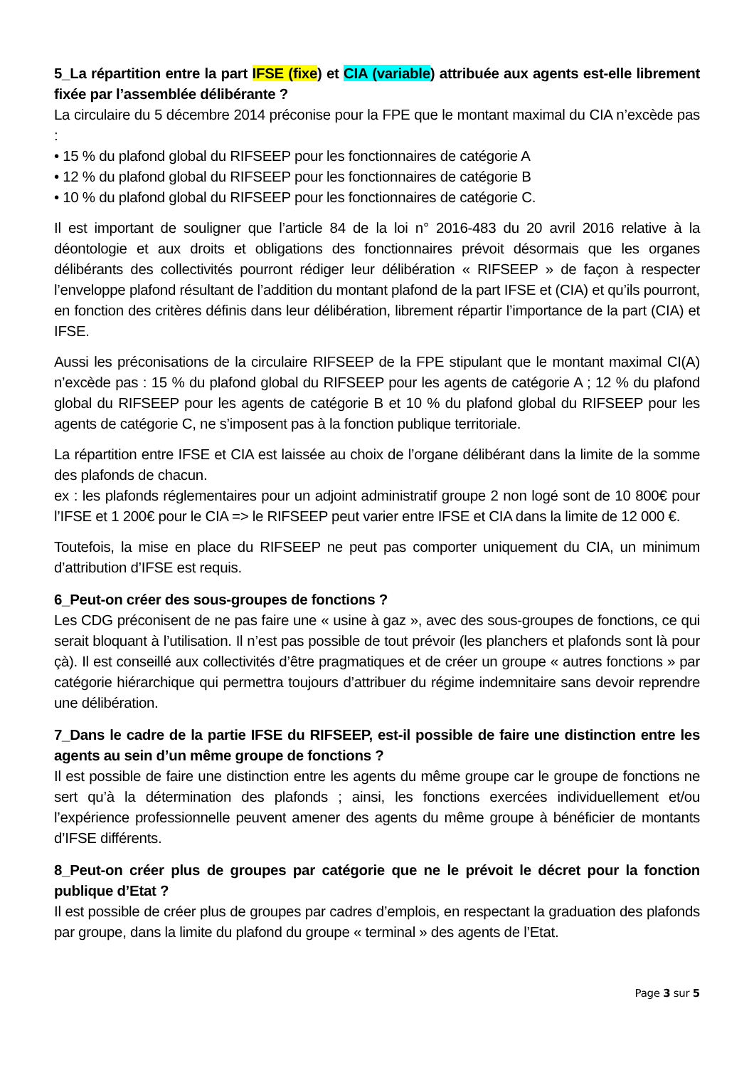5_La répartition entre la part IFSE (fixe) et CIA (variable) attribuée aux agents est-elle librement fixée par l’assemblée délibérante ?
La circulaire du 5 décembre 2014 préconise pour la FPE que le montant maximal du CIA n’excède pas :
• 15 % du plafond global du RIFSEEP pour les fonctionnaires de catégorie A
• 12 % du plafond global du RIFSEEP pour les fonctionnaires de catégorie B
• 10 % du plafond global du RIFSEEP pour les fonctionnaires de catégorie C.
Il est important de souligner que l’article 84 de la loi n° 2016-483 du 20 avril 2016 relative à la déontologie et aux droits et obligations des fonctionnaires prévoit désormais que les organes délibérants des collectivités pourront rédiger leur délibération « RIFSEEP » de façon à respecter l’enveloppe plafond résultant de l’addition du montant plafond de la part IFSE et (CIA) et qu’ils pourront, en fonction des critères définis dans leur délibération, librement répartir l’importance de la part (CIA) et IFSE.
Aussi les préconisations de la circulaire RIFSEEP de la FPE stipulant que le montant maximal CI(A) n’excède pas : 15 % du plafond global du RIFSEEP pour les agents de catégorie A ; 12 % du plafond global du RIFSEEP pour les agents de catégorie B et 10 % du plafond global du RIFSEEP pour les agents de catégorie C, ne s’imposent pas à la fonction publique territoriale.
La répartition entre IFSE et CIA est laissée au choix de l’organe délibérant dans la limite de la somme des plafonds de chacun.
ex : les plafonds réglementaires pour un adjoint administratif groupe 2 non logé sont de 10 800€ pour l’IFSE et 1 200€ pour le CIA => le RIFSEEP peut varier entre IFSE et CIA dans la limite de 12 000 €.
Toutefois, la mise en place du RIFSEEP ne peut pas comporter uniquement du CIA, un minimum d’attribution d’IFSE est requis.
6_Peut-on créer des sous-groupes de fonctions ?
Les CDG préconisent de ne pas faire une « usine à gaz », avec des sous-groupes de fonctions, ce qui serait bloquant à l’utilisation. Il n’est pas possible de tout prévoir (les planchers et plafonds sont là pour çà). Il est conseillé aux collectivités d’être pragmatiques et de créer un groupe « autres fonctions » par catégorie hiérarchique qui permettra toujours d’attribuer du régime indemnitaire sans devoir reprendre une délibération.
7_Dans le cadre de la partie IFSE du RIFSEEP, est-il possible de faire une distinction entre les agents au sein d’un même groupe de fonctions ?
Il est possible de faire une distinction entre les agents du même groupe car le groupe de fonctions ne sert qu’à la détermination des plafonds ; ainsi, les fonctions exercées individuellement et/ou l’expérience professionnelle peuvent amener des agents du même groupe à bénéficier de montants d’IFSE différents.
8_Peut-on créer plus de groupes par catégorie que ne le prévoit le décret pour la fonction publique d’Etat ?
Il est possible de créer plus de groupes par cadres d’emplois, en respectant la graduation des plafonds par groupe, dans la limite du plafond du groupe « terminal » des agents de l’Etat.
Page 3 sur 5